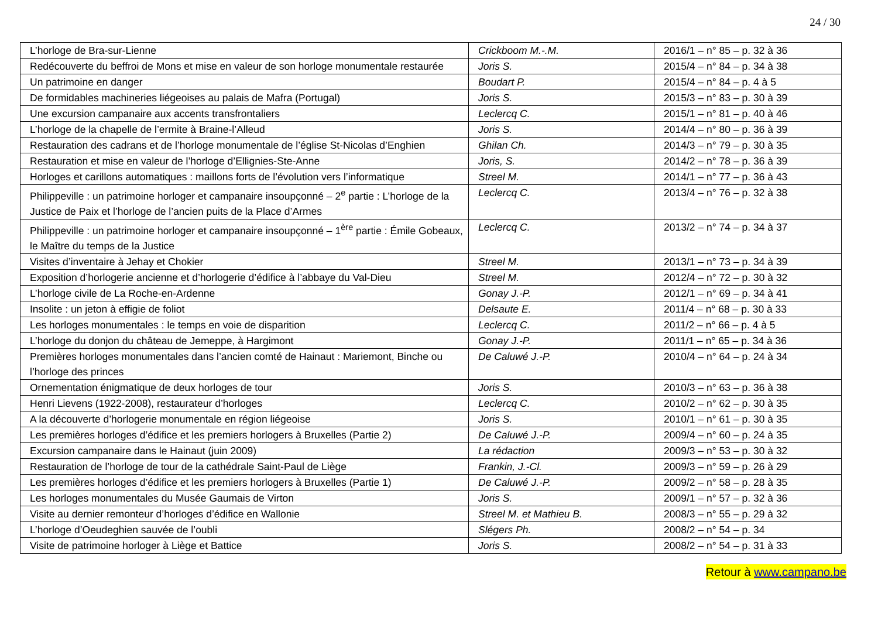24 / 30
| L’horloge de Bra-sur-Lienne | Crickboom M.-.M. | 2016/1 – n° 85 – p. 32 à 36 |
| Redécouverte du beffroi de Mons et mise en valeur de son horloge monumentale restaurée | Joris S. | 2015/4 – n° 84 – p. 34 à 38 |
| Un patrimoine en danger | Boudart P. | 2015/4 – n° 84 – p. 4 à 5 |
| De formidables machineries liégeoises au palais de Mafra (Portugal) | Joris S. | 2015/3 – n° 83 – p. 30 à 39 |
| Une excursion campanaire aux accents transfrontaliers | Leclercq C. | 2015/1 – n° 81 – p. 40 à 46 |
| L’horloge de la chapelle de l’ermite à Braine-l’Alleud | Joris S. | 2014/4 – n° 80 – p. 36 à 39 |
| Restauration des cadrans et de l’horloge monumentale de l’église St-Nicolas d’Enghien | Ghilan Ch. | 2014/3 – n° 79 – p. 30 à 35 |
| Restauration et mise en valeur de l’horloge d’Ellignies-Ste-Anne | Joris, S. | 2014/2 – n° 78 – p. 36 à 39 |
| Horloges et carillons automatiques : maillons forts de l’évolution vers l’informatique | Streel M. | 2014/1 – n° 77 – p. 36 à 43 |
| Philippeville : un patrimoine horloger et campanaire insoupçonné – 2<sup>e</sup> partie : L’horloge de la Justice de Paix et l’horloge de l’ancien puits de la Place d’Armes | Leclercq C. | 2013/4 – n° 76 – p. 32 à 38 |
| Philippeville : un patrimoine horloger et campanaire insoupçonné – 1<sup>ère</sup> partie : Émile Gobeaux, le Maître du temps de la Justice | Leclercq C. | 2013/2 – n° 74 – p. 34 à 37 |
| Visites d’inventaire à Jehay et Chokier | Streel M. | 2013/1 – n° 73 – p. 34 à 39 |
| Exposition d’horlogerie ancienne et d’horlogerie d’édifice à l’abbaye du Val-Dieu | Streel M. | 2012/4 – n° 72 – p. 30 à 32 |
| L’horloge civile de La Roche-en-Ardenne | Gonay J.-P. | 2012/1 – n° 69 – p. 34 à 41 |
| Insolite : un jeton à effigie de foliot | Delsaute E. | 2011/4 – n° 68 – p. 30 à 33 |
| Les horloges monumentales : le temps en voie de disparition | Leclercq C. | 2011/2 – n° 66 – p. 4 à 5 |
| L’horloge du donjon du château de Jemeppe, à Hargimont | Gonay J.-P. | 2011/1 – n° 65 – p. 34 à 36 |
| Premières horloges monumentales dans l’ancien comté de Hainaut : Mariemont, Binche ou l’horloge des princes | De Caluwé J.-P. | 2010/4 – n° 64 – p. 24 à 34 |
| Ornementation énigmatique de deux horloges de tour | Joris S. | 2010/3 – n° 63 – p. 36 à 38 |
| Henri Lievens (1922-2008), restaurateur d’horloges | Leclercq C. | 2010/2 – n° 62 – p. 30 à 35 |
| A la découverte d’horlogerie monumentale en région liégeoise | Joris S. | 2010/1 – n° 61 – p. 30 à 35 |
| Les premières horloges d’édifice et les premiers horlogers à Bruxelles (Partie 2) | De Caluwé J.-P. | 2009/4 – n° 60 – p. 24 à 35 |
| Excursion campanaire dans le Hainaut (juin 2009) | La rédaction | 2009/3 – n° 53 – p. 30 à 32 |
| Restauration de l’horloge de tour de la cathédrale Saint-Paul de Liège | Frankin, J.-Cl. | 2009/3 – n° 59 – p. 26 à 29 |
| Les premières horloges d’édifice et les premiers horlogers à Bruxelles (Partie 1) | De Caluwé J.-P. | 2009/2 – n° 58 – p. 28 à 35 |
| Les horloges monumentales du Musée Gaumais de Virton | Joris S. | 2009/1 – n° 57 – p. 32 à 36 |
| Visite au dernier remonteur d’horloges d’édifice en Wallonie | Streel M. et Mathieu B. | 2008/3 – n° 55 – p. 29 à 32 |
| L’horloge d’Oeudeghien sauvée de l’oubli | Slégers Ph. | 2008/2 – n° 54 – p. 34 |
| Visite de patrimoine horloger à Liège et Battice | Joris S. | 2008/2 – n° 54 – p. 31 à 33 |
Retour à www.campano.be